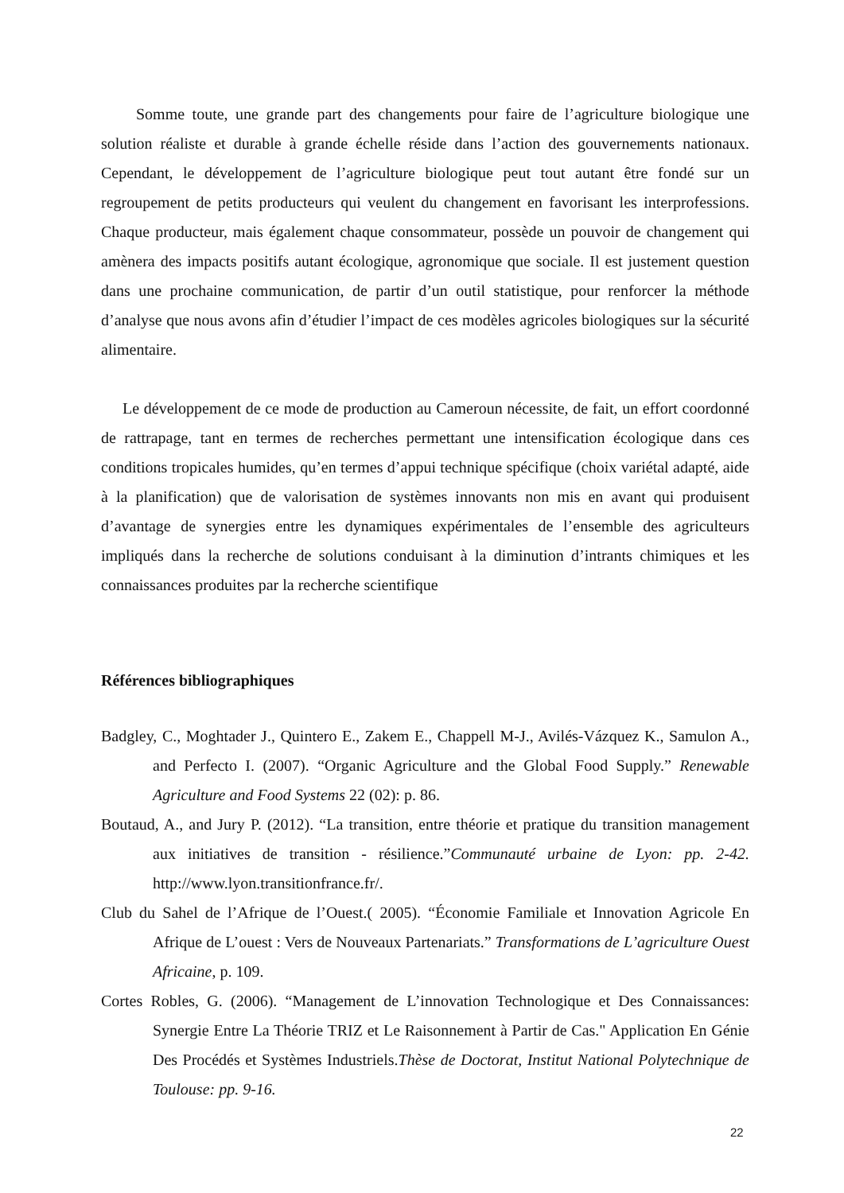Somme toute, une grande part des changements pour faire de l’agriculture biologique une solution réaliste et durable à grande échelle réside dans l’action des gouvernements nationaux. Cependant, le développement de l’agriculture biologique peut tout autant être fondé sur un regroupement de petits producteurs qui veulent du changement en favorisant les interprofessions. Chaque producteur, mais également chaque consommateur, possède un pouvoir de changement qui amènera des impacts positifs autant écologique, agronomique que sociale. Il est justement question dans une prochaine communication, de partir d’un outil statistique, pour renforcer la méthode d’analyse que nous avons afin d’étudier l’impact de ces modèles agricoles biologiques sur la sécurité alimentaire.
Le développement de ce mode de production au Cameroun nécessite, de fait, un effort coordonné de rattrapage, tant en termes de recherches permettant une intensification écologique dans ces conditions tropicales humides, qu’en termes d’appui technique spécifique (choix variétal adapté, aide à la planification) que de valorisation de systèmes innovants non mis en avant qui produisent d’avantage de synergies entre les dynamiques expérimentales de l’ensemble des agriculteurs impliqués dans la recherche de solutions conduisant à la diminution d’intrants chimiques et les connaissances produites par la recherche scientifique
Références bibliographiques
Badgley, C., Moghtader J., Quintero E., Zakem E., Chappell M-J., Avilés-Vázquez K., Samulon A., and Perfecto I. (2007). “Organic Agriculture and the Global Food Supply.” Renewable Agriculture and Food Systems 22 (02): p. 86.
Boutaud, A., and Jury P. (2012). “La transition, entre théorie et pratique du transition management aux initiatives de transition - résilience.”Communauté urbaine de Lyon: pp. 2-42. http://www.lyon.transitionfrance.fr/.
Club du Sahel de l’Afrique de l’Ouest.( 2005). “Économie Familiale et Innovation Agricole En Afrique de L’ouest : Vers de Nouveaux Partenariats.” Transformations de L’agriculture Ouest Africaine, p. 109.
Cortes Robles, G. (2006). “Management de L’innovation Technologique et Des Connaissances: Synergie Entre La Théorie TRIZ et Le Raisonnement à Partir de Cas." Application En Génie Des Procédés et Systèmes Industriels.Thèse de Doctorat, Institut National Polytechnique de Toulouse: pp. 9-16.
22